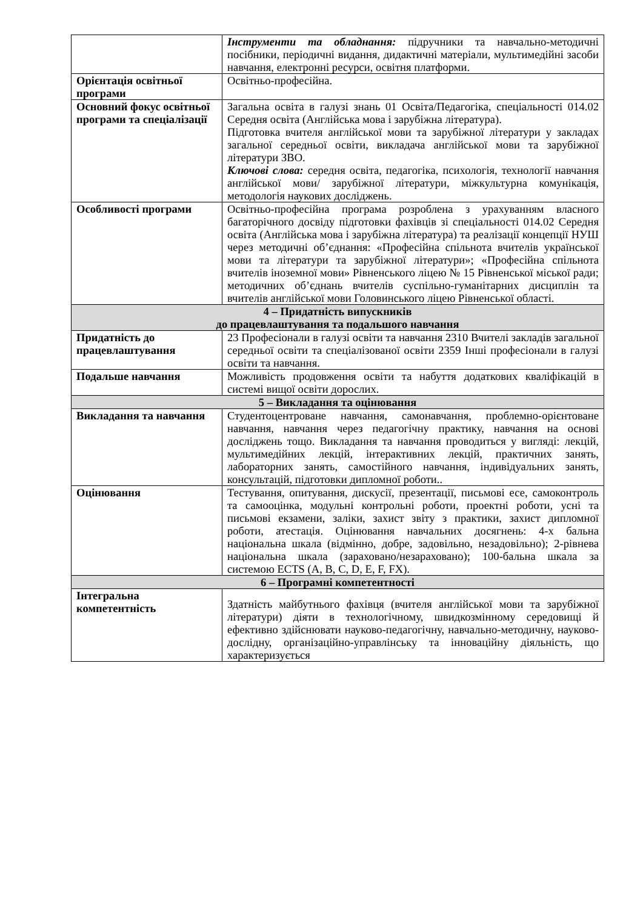| | Інструменти та обладнання: підручники та навчально-методичні посібники, періодичні видання, дидактичні матеріали, мультимедійні засоби навчання, електронні ресурси, освітня платформи. |
| Орієнтація освітньої програми | Освітньо-професійна. |
| Основний фокус освітньої програми та спеціалізації | Загальна освіта в галузі знань 01 Освіта/Педагогіка, спеціальності 014.02 Середня освіта (Англійська мова і зарубіжна література). Підготовка вчителя англійської мови та зарубіжної літератури у закладах загальної середньої освіти, викладача англійської мови та зарубіжної літератури ЗВО. Ключові слова: середня освіта, педагогіка, психологія, технології навчання англійської мови/ зарубіжної літератури, міжкультурна комунікація, методологія наукових досліджень. |
| Особливості програми | Освітньо-професійна програма розроблена з урахуванням власного багаторічного досвіду підготовки фахівців зі спеціальності 014.02 Середня освіта (Англійська мова і зарубіжна література) та реалізації концепції НУШ через методичні об’єднання: «Професійна спільнота вчителів української мови та літератури та зарубіжної літератури»; «Професійна спільнота вчителів іноземної мови» Рівненського ліцею № 15 Рівненської міської ради; методичних об’єднань вчителів суспільно-гуманітарних дисциплін та вчителів англійської мови Головинського ліцею Рівненської області. |
| 4 – Придатність випускників до працевлаштування та подальшого навчання | |
| Придатність до працевлаштування | 23 Професіонали в галузі освіти та навчання 2310 Вчителі закладів загальної середньої освіти та спеціалізованої освіти 2359 Інші професіонали в галузі освіти та навчання. |
| Подальше навчання | Можливість продовження освіти та набуття додаткових кваліфікацій в системі вищої освіти дорослих. |
| 5 – Викладання та оцінювання | |
| Викладання та навчання | Студентоцентроване навчання, самонавчання, проблемно-орієнтоване навчання, навчання через педагогічну практику, навчання на основі досліджень тощо. Викладання та навчання проводиться у вигляді: лекцій, мультимедійних лекцій, інтерактивних лекцій, практичних занять, лабораторних занять, самостійного навчання, індивідуальних занять, консультацій, підготовки дипломної роботи.. |
| Оцінювання | Тестування, опитування, дискусії, презентації, письмові есе, самоконтроль та самооцінка, модульні контрольні роботи, проектні роботи, усні та письмові екзамени, заліки, захист звіту з практики, захист дипломної роботи, атестація. Оцінювання навчальних досягнень: 4-х бальна національна шкала (відмінно, добре, задовільно, незадовільно); 2-рівнева національна шкала (зараховано/незараховано); 100-бальна шкала за системою ECTS (A, B, C, D, E, F, FX). |
| 6 – Програмні компетентності | |
| Інтегральна компетентність | Здатність майбутнього фахівця (вчителя англійської мови та зарубіжної літератури) діяти в технологічному, швидкозмінному середовищі й ефективно здійснювати науково-педагогічну, навчально-методичну, науково-дослідну, організаційно-управлінську та інноваційну діяльність, що характеризується |